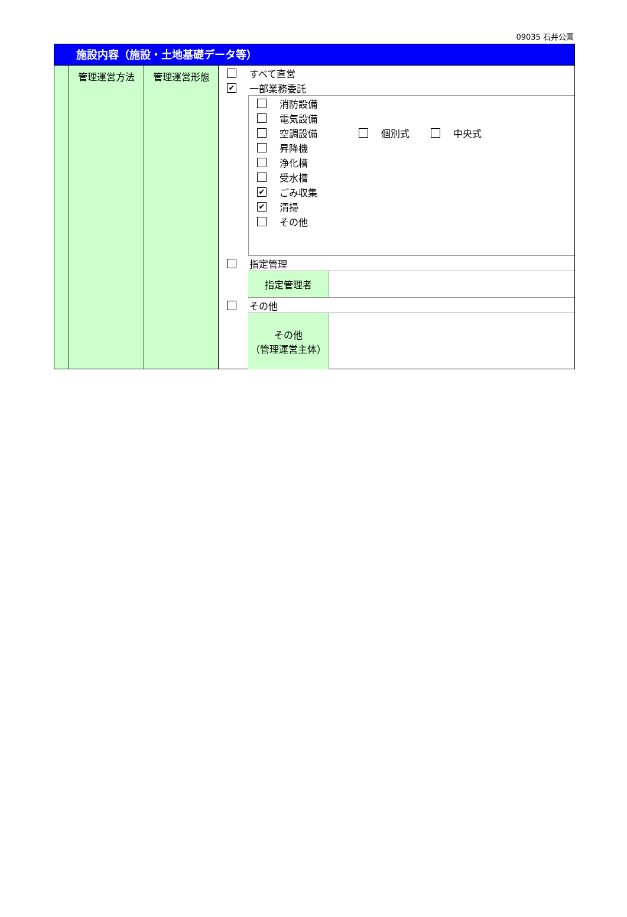09035 石井公園
施設内容（施設・土地基礎データ等）
管理運営方法 管理運営形態
すべて直営
✔ 一部業務委託
消防設備
電気設備
空調設備 個別式 中央式
昇降機
浄化槽
受水槽
✔ ごみ収集
✔ 清掃
その他
指定管理
指定管理者
その他
その他
（管理運営主体）